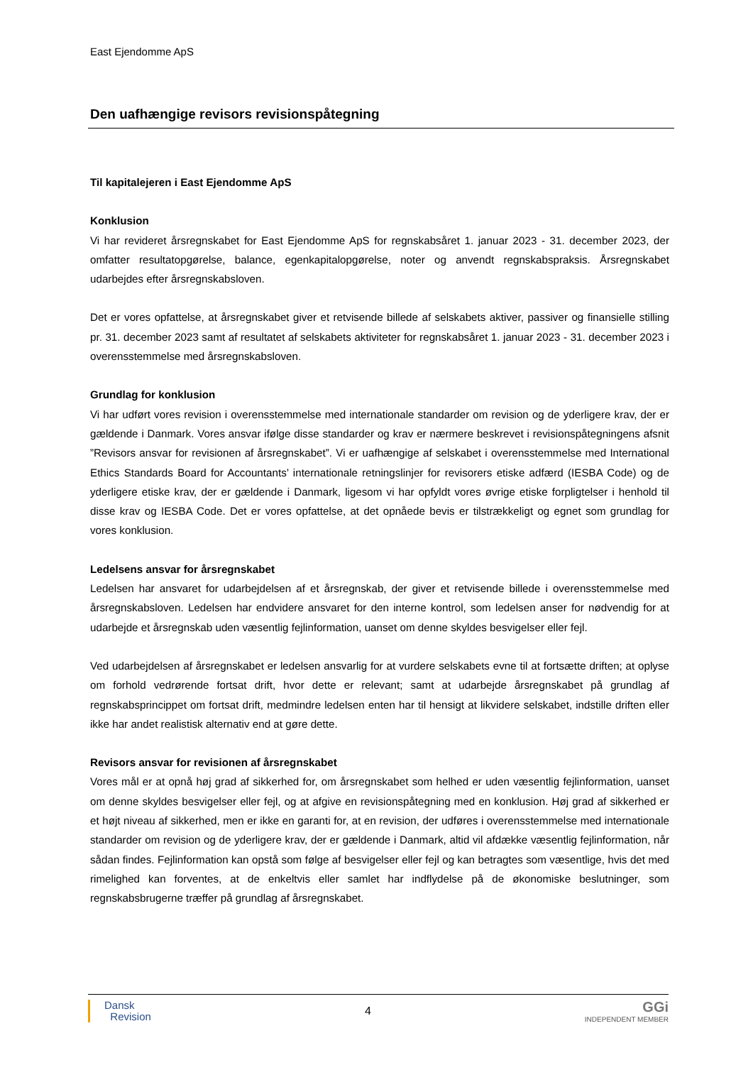East Ejendomme ApS
Den uafhængige revisors revisionspåtegning
Til kapitalejeren i East Ejendomme ApS
Konklusion
Vi har revideret årsregnskabet for East Ejendomme ApS for regnskabsåret 1. januar 2023 - 31. december 2023, der omfatter resultatopgørelse, balance, egenkapitalopgørelse, noter og anvendt regnskabspraksis. Årsregnskabet udarbejdes efter årsregnskabsloven.
Det er vores opfattelse, at årsregnskabet giver et retvisende billede af selskabets aktiver, passiver og finansielle stilling pr. 31. december 2023 samt af resultatet af selskabets aktiviteter for regnskabsåret 1. januar 2023 - 31. december 2023 i overensstemmelse med årsregnskabsloven.
Grundlag for konklusion
Vi har udført vores revision i overensstemmelse med internationale standarder om revision og de yderligere krav, der er gældende i Danmark. Vores ansvar ifølge disse standarder og krav er nærmere beskrevet i revisionspåtegningens afsnit ”Revisors ansvar for revisionen af årsregnskabet”. Vi er uafhængige af selskabet i overensstemmelse med International Ethics Standards Board for Accountants’ internationale retningslinjer for revisorers etiske adfærd (IESBA Code) og de yderligere etiske krav, der er gældende i Danmark, ligesom vi har opfyldt vores øvrige etiske forpligtelser i henhold til disse krav og IESBA Code. Det er vores opfattelse, at det opnåede bevis er tilstrækkeligt og egnet som grundlag for vores konklusion.
Ledelsens ansvar for årsregnskabet
Ledelsen har ansvaret for udarbejdelsen af et årsregnskab, der giver et retvisende billede i overensstemmelse med årsregnskabsloven. Ledelsen har endvidere ansvaret for den interne kontrol, som ledelsen anser for nødvendig for at udarbejde et årsregnskab uden væsentlig fejlinformation, uanset om denne skyldes besvigelser eller fejl.
Ved udarbejdelsen af årsregnskabet er ledelsen ansvarlig for at vurdere selskabets evne til at fortsætte driften; at oplyse om forhold vedrørende fortsat drift, hvor dette er relevant; samt at udarbejde årsregnskabet på grundlag af regnskabsprincippet om fortsat drift, medmindre ledelsen enten har til hensigt at likvidere selskabet, indstille driften eller ikke har andet realistisk alternativ end at gøre dette.
Revisors ansvar for revisionen af årsregnskabet
Vores mål er at opnå høj grad af sikkerhed for, om årsregnskabet som helhed er uden væsentlig fejlinformation, uanset om denne skyldes besvigelser eller fejl, og at afgive en revisionspåtegning med en konklusion. Høj grad af sikkerhed er et højt niveau af sikkerhed, men er ikke en garanti for, at en revision, der udføres i overensstemmelse med internationale standarder om revision og de yderligere krav, der er gældende i Danmark, altid vil afdække væsentlig fejlinformation, når sådan findes. Fejlinformation kan opstå som følge af besvigelser eller fejl og kan betragtes som væsentlige, hvis det med rimelighed kan forventes, at de enkeltvis eller samlet har indflydelse på de økonomiske beslutninger, som regnskabsbrugerne træffer på grundlag af årsregnskabet.
Dansk
Revision
4
GGi
INDEPENDENT MEMBER